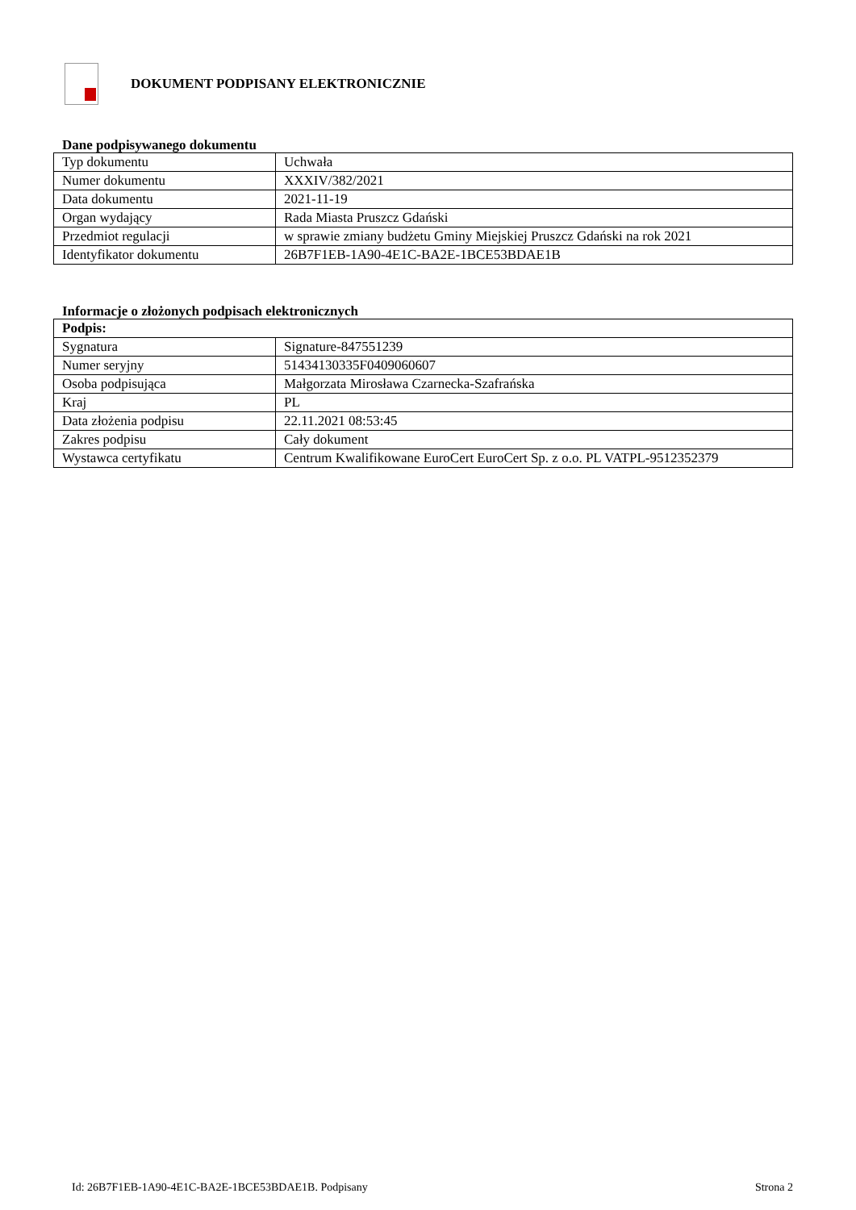DOKUMENT PODPISANY ELEKTRONICZNIE
Dane podpisywanego dokumentu
| Typ dokumentu | Uchwała |
| Numer dokumentu | XXXIV/382/2021 |
| Data dokumentu | 2021-11-19 |
| Organ wydający | Rada Miasta Pruszcz Gdański |
| Przedmiot regulacji | w sprawie zmiany budżetu Gminy Miejskiej Pruszcz Gdański na rok 2021 |
| Identyfikator dokumentu | 26B7F1EB-1A90-4E1C-BA2E-1BCE53BDAE1B |
Informacje o złożonych podpisach elektronicznych
| Podpis: | |
| Sygnatura | Signature-847551239 |
| Numer seryjny | 51434130335F0409060607 |
| Osoba podpisująca | Małgorzata Mirosława Czarnecka-Szafrańska |
| Kraj | PL |
| Data złożenia podpisu | 22.11.2021 08:53:45 |
| Zakres podpisu | Cały dokument |
| Wystawca certyfikatu | Centrum Kwalifikowane EuroCert EuroCert Sp. z o.o. PL VATPL-9512352379 |
Id: 26B7F1EB-1A90-4E1C-BA2E-1BCE53BDAE1B. Podpisany Strona 2